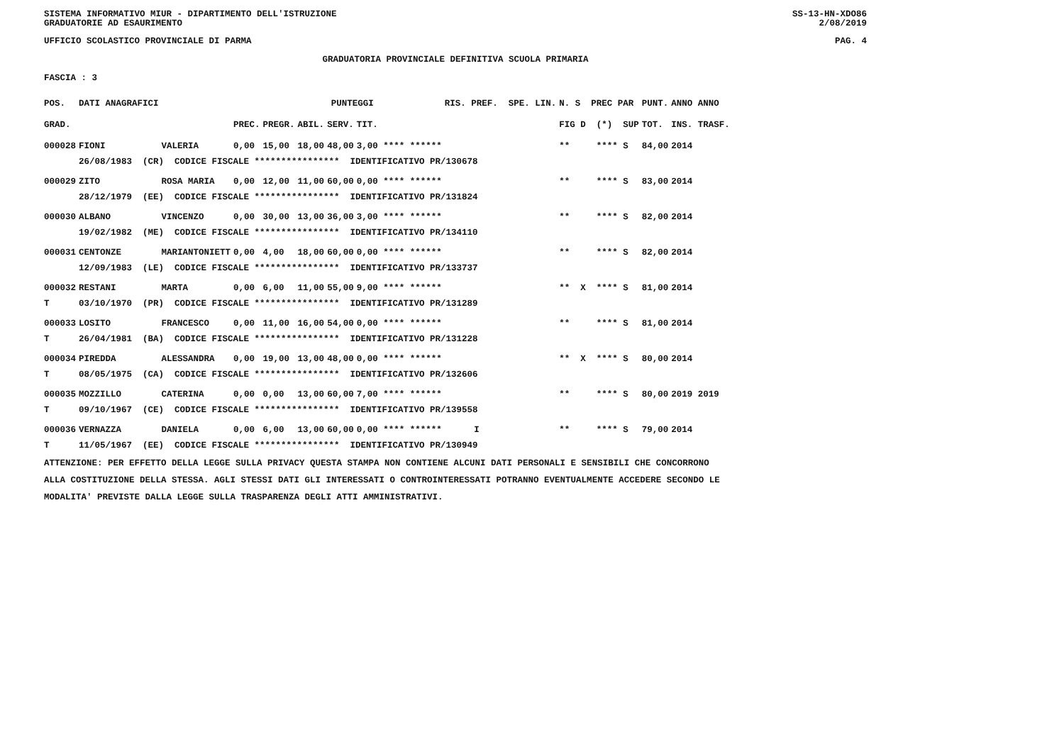SISTEMA INFORMATIVO MIUR - DIPARTIMENTO DELL'ISTRUZIONE
GRADUATORIE AD ESAURIMENTO SS-13-HN-XDO86
2/08/2019
UFFICIO SCOLASTICO PROVINCIALE DI PARMA PAG. 4
GRADUATORIA PROVINCIALE DEFINITIVA SCUOLA PRIMARIA
FASCIA : 3
| POS. | DATI ANAGRAFICI | | | PUNTEGGI | | | | RIS. PREF. SPE. LIN. | | N. S PREC PAR | PUNT. | ANNO ANNO |
| --- | --- | --- | --- | --- | --- | --- | --- | --- | --- | --- | --- | --- |
| GRAD. | | | PREC. | PREGR. | ABIL. | SERV. | TIT. | | | FIG D (*) SUP | TOT. | INS. TRASF. |
| 000028 | FIONI | VALERIA | 0,00 | 15,00 | 18,00 | 48,00 | 3,00 **** ****** | | | ** **** S | 84,00 | 2014 |
| | 26/08/1983 (CR) CODICE FISCALE **************** IDENTIFICATIVO PR/130678 | | | | | | | | | | | |
| 000029 | ZITO | ROSA MARIA | 0,00 | 12,00 | 11,00 | 60,00 | 0,00 **** ****** | | | ** **** S | 83,00 | 2014 |
| | 28/12/1979 (EE) CODICE FISCALE **************** IDENTIFICATIVO PR/131824 | | | | | | | | | | | |
| 000030 | ALBANO | VINCENZO | 0,00 | 30,00 | 13,00 | 36,00 | 3,00 **** ****** | | | ** **** S | 82,00 | 2014 |
| | 19/02/1982 (ME) CODICE FISCALE **************** IDENTIFICATIVO PR/134110 | | | | | | | | | | | |
| 000031 | CENTONZE | MARIANTONIETT | 0,00 | 4,00 | 18,00 | 60,00 | 0,00 **** ****** | | | ** **** S | 82,00 | 2014 |
| | 12/09/1983 (LE) CODICE FISCALE **************** IDENTIFICATIVO PR/133737 | | | | | | | | | | | |
| 000032 | RESTANI | MARTA | 0,00 | 6,00 | 11,00 | 55,00 | 9,00 **** ****** | | | ** X **** S | 81,00 | 2014 |
| T | 03/10/1970 (PR) CODICE FISCALE **************** IDENTIFICATIVO PR/131289 | | | | | | | | | | | |
| 000033 | LOSITO | FRANCESCO | 0,00 | 11,00 | 16,00 | 54,00 | 0,00 **** ****** | | | ** **** S | 81,00 | 2014 |
| T | 26/04/1981 (BA) CODICE FISCALE **************** IDENTIFICATIVO PR/131228 | | | | | | | | | | | |
| 000034 | PIREDDA | ALESSANDRA | 0,00 | 19,00 | 13,00 | 48,00 | 0,00 **** ****** | | | ** X **** S | 80,00 | 2014 |
| T | 08/05/1975 (CA) CODICE FISCALE **************** IDENTIFICATIVO PR/132606 | | | | | | | | | | | |
| 000035 | MOZZILLO | CATERINA | 0,00 | 0,00 | 13,00 | 60,00 | 7,00 **** ****** | | | ** **** S | 80,00 | 2019 2019 |
| T | 09/10/1967 (CE) CODICE FISCALE **************** IDENTIFICATIVO PR/139558 | | | | | | | | | | | |
| 000036 | VERNAZZA | DANIELA | 0,00 | 6,00 | 13,00 | 60,00 | 0,00 **** ****** | | I | ** **** S | 79,00 | 2014 |
| T | 11/05/1967 (EE) CODICE FISCALE **************** IDENTIFICATIVO PR/130949 | | | | | | | | | | | |
ATTENZIONE: PER EFFETTO DELLA LEGGE SULLA PRIVACY QUESTA STAMPA NON CONTIENE ALCUNI DATI PERSONALI E SENSIBILI CHE CONCORRONO ALLA COSTITUZIONE DELLA STESSA. AGLI STESSI DATI GLI INTERESSATI O CONTROINTERESSATI POTRANNO EVENTUALMENTE ACCEDERE SECONDO LE MODALITA' PREVISTE DALLA LEGGE SULLA TRASPARENZA DEGLI ATTI AMMINISTRATIVI.